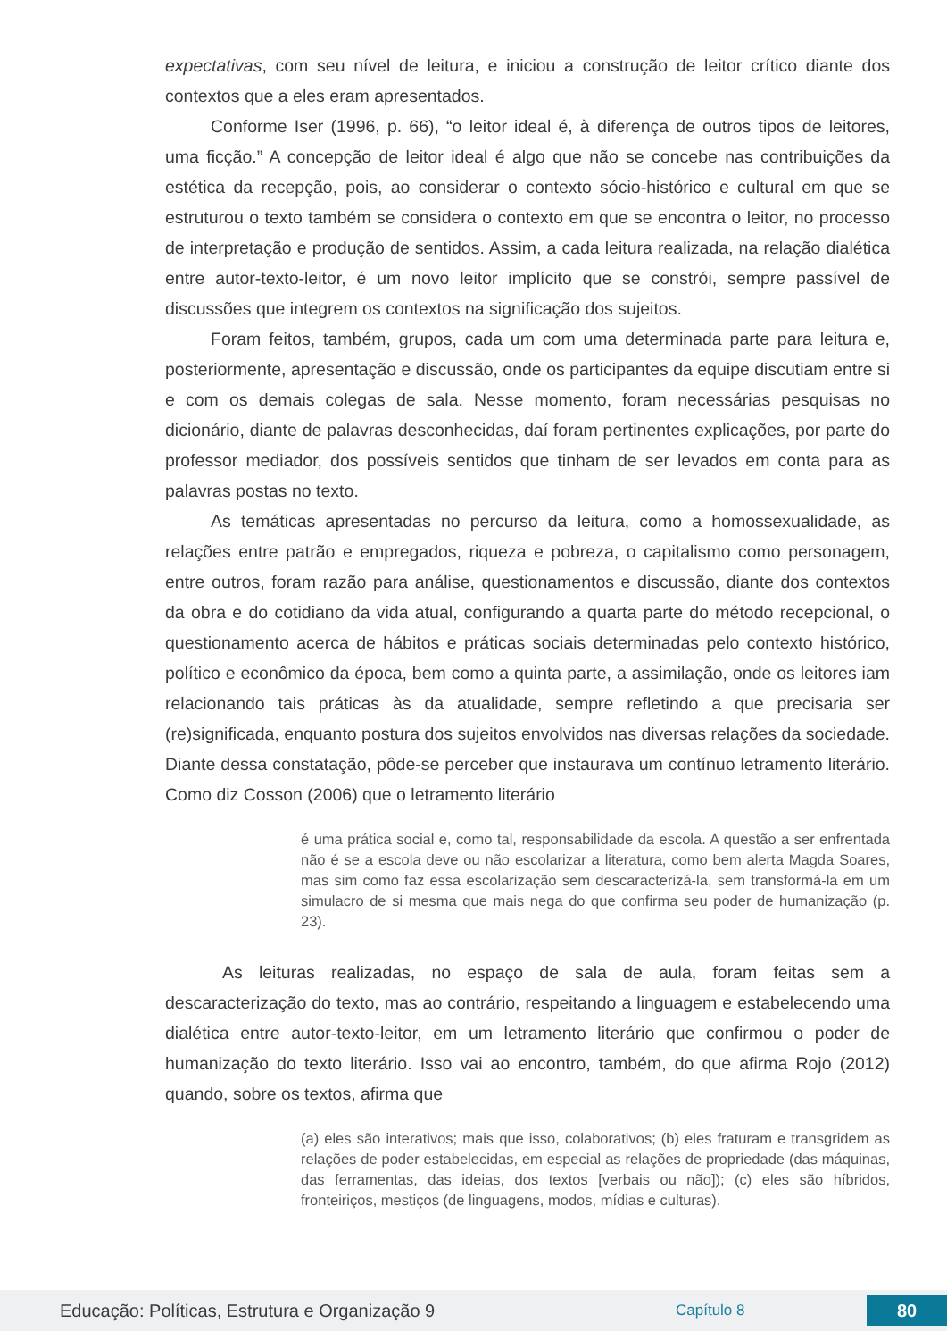expectativas, com seu nível de leitura, e iniciou a construção de leitor crítico diante dos contextos que a eles eram apresentados.
Conforme Iser (1996, p. 66), “o leitor ideal é, à diferença de outros tipos de leitores, uma ficção.” A concepção de leitor ideal é algo que não se concebe nas contribuições da estética da recepção, pois, ao considerar o contexto sócio-histórico e cultural em que se estruturou o texto também se considera o contexto em que se encontra o leitor, no processo de interpretação e produção de sentidos. Assim, a cada leitura realizada, na relação dialética entre autor-texto-leitor, é um novo leitor implícito que se constrói, sempre passível de discussões que integrem os contextos na significação dos sujeitos.
Foram feitos, também, grupos, cada um com uma determinada parte para leitura e, posteriormente, apresentação e discussão, onde os participantes da equipe discutiam entre si e com os demais colegas de sala. Nesse momento, foram necessárias pesquisas no dicionário, diante de palavras desconhecidas, daí foram pertinentes explicações, por parte do professor mediador, dos possíveis sentidos que tinham de ser levados em conta para as palavras postas no texto.
As temáticas apresentadas no percurso da leitura, como a homossexualidade, as relações entre patrão e empregados, riqueza e pobreza, o capitalismo como personagem, entre outros, foram razão para análise, questionamentos e discussão, diante dos contextos da obra e do cotidiano da vida atual, configurando a quarta parte do método recepcional, o questionamento acerca de hábitos e práticas sociais determinadas pelo contexto histórico, político e econômico da época, bem como a quinta parte, a assimilação, onde os leitores iam relacionando tais práticas às da atualidade, sempre refletindo a que precisaria ser (re)significada, enquanto postura dos sujeitos envolvidos nas diversas relações da sociedade. Diante dessa constatação, pôde-se perceber que instaurava um contínuo letramento literário. Como diz Cosson (2006) que o letramento literário
é uma prática social e, como tal, responsabilidade da escola. A questão a ser enfrentada não é se a escola deve ou não escolarizar a literatura, como bem alerta Magda Soares, mas sim como faz essa escolarização sem descaracterizá-la, sem transformá-la em um simulacro de si mesma que mais nega do que confirma seu poder de humanização (p. 23).
As leituras realizadas, no espaço de sala de aula, foram feitas sem a descaracterização do texto, mas ao contrário, respeitando a linguagem e estabelecendo uma dialética entre autor-texto-leitor, em um letramento literário que confirmou o poder de humanização do texto literário. Isso vai ao encontro, também, do que afirma Rojo (2012) quando, sobre os textos, afirma que
(a) eles são interativos; mais que isso, colaborativos; (b) eles fraturam e transgridem as relações de poder estabelecidas, em especial as relações de propriedade (das máquinas, das ferramentas, das ideias, dos textos [verbais ou não]); (c) eles são híbridos, fronteiriços, mestiços (de linguagens, modos, mídias e culturas).
Educação: Políticas, Estrutura e Organização 9 Capítulo 8 80